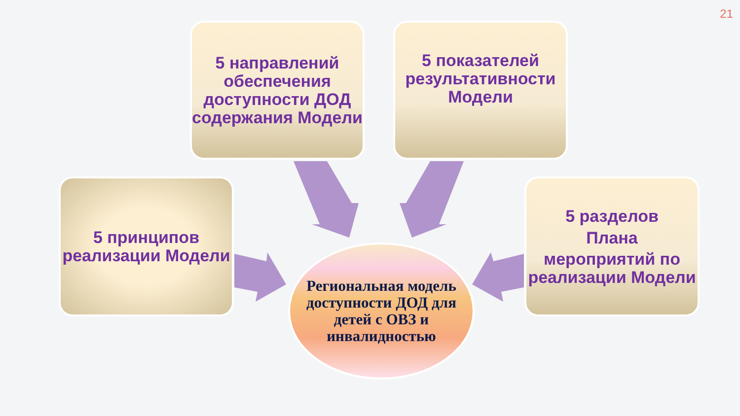21
5 направлений обеспечения доступности ДОД содержания Модели
5 показателей результативности Модели
5 принципов реализации Модели
5 разделов
Плана
мероприятий по реализации Модели
Региональная модель доступности ДОД для детей с ОВЗ и инвалидностью